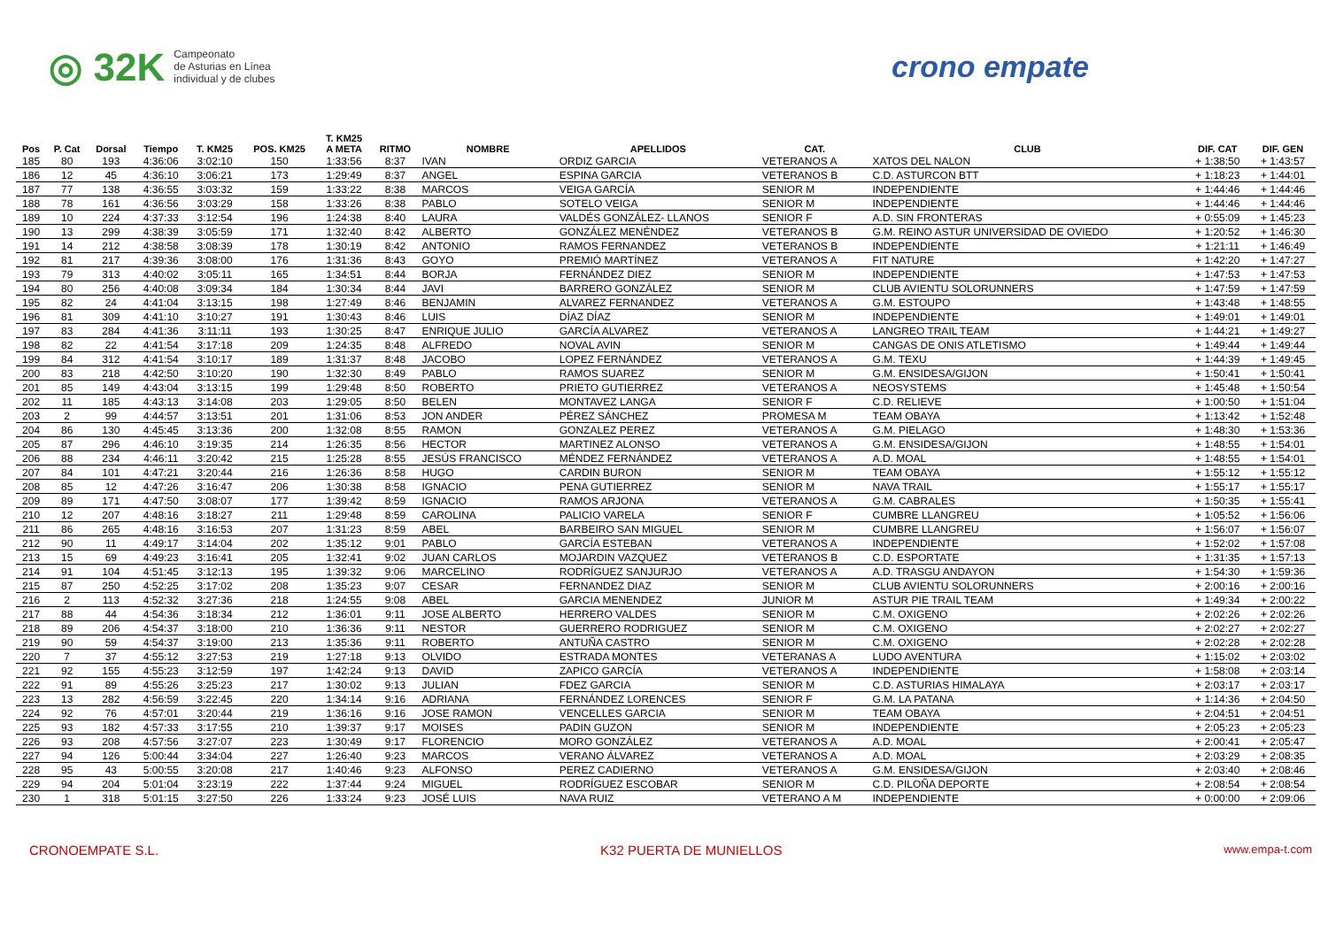◎ 32K Campeonato
de Asturias en Línea
individual y de clubes
crono empate
| | | | | | | T. KM25 | | | | | | | |
| --- | --- | --- | --- | --- | --- | --- | --- | --- | --- | --- | --- | --- | --- |
| Pos | P. Cat | Dorsal | Tiempo | T. KM25 | POS. KM25 | A META | RITMO | NOMBRE | APELLIDOS | CAT. | CLUB | DIF. CAT | DIF. GEN |
| 185 | 80 | 193 | 4:36:06 | 3:02:10 | 150 | 1:33:56 | 8:37 | IVAN | ORDIZ GARCIA | VETERANOS A | XATOS DEL NALON | + 1:38:50 | + 1:43:57 |
| 186 | 12 | 45 | 4:36:10 | 3:06:21 | 173 | 1:29:49 | 8:37 | ANGEL | ESPINA GARCIA | VETERANOS B | C.D. ASTURCON BTT | + 1:18:23 | + 1:44:01 |
| 187 | 77 | 138 | 4:36:55 | 3:03:32 | 159 | 1:33:22 | 8:38 | MARCOS | VEIGA GARCÍA | SENIOR M | INDEPENDIENTE | + 1:44:46 | + 1:44:46 |
| 188 | 78 | 161 | 4:36:56 | 3:03:29 | 158 | 1:33:26 | 8:38 | PABLO | SOTELO VEIGA | SENIOR M | INDEPENDIENTE | + 1:44:46 | + 1:44:46 |
| 189 | 10 | 224 | 4:37:33 | 3:12:54 | 196 | 1:24:38 | 8:40 | LAURA | VALDÉS GONZÁLEZ- LLANOS | SENIOR F | A.D. SIN FRONTERAS | + 0:55:09 | + 1:45:23 |
| 190 | 13 | 299 | 4:38:39 | 3:05:59 | 171 | 1:32:40 | 8:42 | ALBERTO | GONZÁLEZ MENÉNDEZ | VETERANOS B | G.M. REINO ASTUR UNIVERSIDAD DE OVIEDO | + 1:20:52 | + 1:46:30 |
| 191 | 14 | 212 | 4:38:58 | 3:08:39 | 178 | 1:30:19 | 8:42 | ANTONIO | RAMOS FERNANDEZ | VETERANOS B | INDEPENDIENTE | + 1:21:11 | + 1:46:49 |
| 192 | 81 | 217 | 4:39:36 | 3:08:00 | 176 | 1:31:36 | 8:43 | GOYO | PREMIÓ MARTÍNEZ | VETERANOS A | FIT NATURE | + 1:42:20 | + 1:47:27 |
| 193 | 79 | 313 | 4:40:02 | 3:05:11 | 165 | 1:34:51 | 8:44 | BORJA | FERNÁNDEZ DIEZ | SENIOR M | INDEPENDIENTE | + 1:47:53 | + 1:47:53 |
| 194 | 80 | 256 | 4:40:08 | 3:09:34 | 184 | 1:30:34 | 8:44 | JAVI | BARRERO GONZÁLEZ | SENIOR M | CLUB AVIENTU SOLORUNNERS | + 1:47:59 | + 1:47:59 |
| 195 | 82 | 24 | 4:41:04 | 3:13:15 | 198 | 1:27:49 | 8:46 | BENJAMIN | ALVAREZ FERNANDEZ | VETERANOS A | G.M. ESTOUPO | + 1:43:48 | + 1:48:55 |
| 196 | 81 | 309 | 4:41:10 | 3:10:27 | 191 | 1:30:43 | 8:46 | LUIS | DÍAZ DÍAZ | SENIOR M | INDEPENDIENTE | + 1:49:01 | + 1:49:01 |
| 197 | 83 | 284 | 4:41:36 | 3:11:11 | 193 | 1:30:25 | 8:47 | ENRIQUE JULIO | GARCÍA ALVAREZ | VETERANOS A | LANGREO TRAIL TEAM | + 1:44:21 | + 1:49:27 |
| 198 | 82 | 22 | 4:41:54 | 3:17:18 | 209 | 1:24:35 | 8:48 | ALFREDO | NOVAL AVIN | SENIOR M | CANGAS DE ONIS ATLETISMO | + 1:49:44 | + 1:49:44 |
| 199 | 84 | 312 | 4:41:54 | 3:10:17 | 189 | 1:31:37 | 8:48 | JACOBO | LOPEZ FERNÁNDEZ | VETERANOS A | G.M. TEXU | + 1:44:39 | + 1:49:45 |
| 200 | 83 | 218 | 4:42:50 | 3:10:20 | 190 | 1:32:30 | 8:49 | PABLO | RAMOS SUAREZ | SENIOR M | G.M. ENSIDESA/GIJON | + 1:50:41 | + 1:50:41 |
| 201 | 85 | 149 | 4:43:04 | 3:13:15 | 199 | 1:29:48 | 8:50 | ROBERTO | PRIETO GUTIERREZ | VETERANOS A | NEOSYSTEMS | + 1:45:48 | + 1:50:54 |
| 202 | 11 | 185 | 4:43:13 | 3:14:08 | 203 | 1:29:05 | 8:50 | BELEN | MONTAVEZ LANGA | SENIOR F | C.D. RELIEVE | + 1:00:50 | + 1:51:04 |
| 203 | 2 | 99 | 4:44:57 | 3:13:51 | 201 | 1:31:06 | 8:53 | JON ANDER | PÉREZ SÁNCHEZ | PROMESA M | TEAM OBAYA | + 1:13:42 | + 1:52:48 |
| 204 | 86 | 130 | 4:45:45 | 3:13:36 | 200 | 1:32:08 | 8:55 | RAMON | GONZALEZ PEREZ | VETERANOS A | G.M. PIELAGO | + 1:48:30 | + 1:53:36 |
| 205 | 87 | 296 | 4:46:10 | 3:19:35 | 214 | 1:26:35 | 8:56 | HECTOR | MARTINEZ ALONSO | VETERANOS A | G.M. ENSIDESA/GIJON | + 1:48:55 | + 1:54:01 |
| 206 | 88 | 234 | 4:46:11 | 3:20:42 | 215 | 1:25:28 | 8:55 | JESÚS FRANCISCO | MÉNDEZ FERNÁNDEZ | VETERANOS A | A.D. MOAL | + 1:48:55 | + 1:54:01 |
| 207 | 84 | 101 | 4:47:21 | 3:20:44 | 216 | 1:26:36 | 8:58 | HUGO | CARDIN BURON | SENIOR M | TEAM OBAYA | + 1:55:12 | + 1:55:12 |
| 208 | 85 | 12 | 4:47:26 | 3:16:47 | 206 | 1:30:38 | 8:58 | IGNACIO | PENA GUTIERREZ | SENIOR M | NAVA TRAIL | + 1:55:17 | + 1:55:17 |
| 209 | 89 | 171 | 4:47:50 | 3:08:07 | 177 | 1:39:42 | 8:59 | IGNACIO | RAMOS ARJONA | VETERANOS A | G.M. CABRALES | + 1:50:35 | + 1:55:41 |
| 210 | 12 | 207 | 4:48:16 | 3:18:27 | 211 | 1:29:48 | 8:59 | CAROLINA | PALICIO VARELA | SENIOR F | CUMBRE LLANGREU | + 1:05:52 | + 1:56:06 |
| 211 | 86 | 265 | 4:48:16 | 3:16:53 | 207 | 1:31:23 | 8:59 | ABEL | BARBEIRO SAN MIGUEL | SENIOR M | CUMBRE LLANGREU | + 1:56:07 | + 1:56:07 |
| 212 | 90 | 11 | 4:49:17 | 3:14:04 | 202 | 1:35:12 | 9:01 | PABLO | GARCÍA ESTEBAN | VETERANOS A | INDEPENDIENTE | + 1:52:02 | + 1:57:08 |
| 213 | 15 | 69 | 4:49:23 | 3:16:41 | 205 | 1:32:41 | 9:02 | JUAN CARLOS | MOJARDIN VAZQUEZ | VETERANOS B | C.D. ESPORTATE | + 1:31:35 | + 1:57:13 |
| 214 | 91 | 104 | 4:51:45 | 3:12:13 | 195 | 1:39:32 | 9:06 | MARCELINO | RODRÍGUEZ SANJURJO | VETERANOS A | A.D. TRASGU ANDAYON | + 1:54:30 | + 1:59:36 |
| 215 | 87 | 250 | 4:52:25 | 3:17:02 | 208 | 1:35:23 | 9:07 | CESAR | FERNANDEZ DIAZ | SENIOR M | CLUB AVIENTU SOLORUNNERS | + 2:00:16 | + 2:00:16 |
| 216 | 2 | 113 | 4:52:32 | 3:27:36 | 218 | 1:24:55 | 9:08 | ABEL | GARCIA MENENDEZ | JUNIOR M | ASTUR PIE TRAIL TEAM | + 1:49:34 | + 2:00:22 |
| 217 | 88 | 44 | 4:54:36 | 3:18:34 | 212 | 1:36:01 | 9:11 | JOSE ALBERTO | HERRERO VALDES | SENIOR M | C.M. OXIGENO | + 2:02:26 | + 2:02:26 |
| 218 | 89 | 206 | 4:54:37 | 3:18:00 | 210 | 1:36:36 | 9:11 | NESTOR | GUERRERO RODRIGUEZ | SENIOR M | C.M. OXIGENO | + 2:02:27 | + 2:02:27 |
| 219 | 90 | 59 | 4:54:37 | 3:19:00 | 213 | 1:35:36 | 9:11 | ROBERTO | ANTUÑA CASTRO | SENIOR M | C.M. OXIGENO | + 2:02:28 | + 2:02:28 |
| 220 | 7 | 37 | 4:55:12 | 3:27:53 | 219 | 1:27:18 | 9:13 | OLVIDO | ESTRADA MONTES | VETERANAS A | LUDO AVENTURA | + 1:15:02 | + 2:03:02 |
| 221 | 92 | 155 | 4:55:23 | 3:12:59 | 197 | 1:42:24 | 9:13 | DAVID | ZAPICO GARCÍA | VETERANOS A | INDEPENDIENTE | + 1:58:08 | + 2:03:14 |
| 222 | 91 | 89 | 4:55:26 | 3:25:23 | 217 | 1:30:02 | 9:13 | JULIAN | FDEZ GARCIA | SENIOR M | C.D. ASTURIAS HIMALAYA | + 2:03:17 | + 2:03:17 |
| 223 | 13 | 282 | 4:56:59 | 3:22:45 | 220 | 1:34:14 | 9:16 | ADRIANA | FERNÁNDEZ LORENCES | SENIOR F | G.M. LA PATANA | + 1:14:36 | + 2:04:50 |
| 224 | 92 | 76 | 4:57:01 | 3:20:44 | 219 | 1:36:16 | 9:16 | JOSE RAMON | VENCELLES GARCIA | SENIOR M | TEAM OBAYA | + 2:04:51 | + 2:04:51 |
| 225 | 93 | 182 | 4:57:33 | 3:17:55 | 210 | 1:39:37 | 9:17 | MOISES | PADIN GUZON | SENIOR M | INDEPENDIENTE | + 2:05:23 | + 2:05:23 |
| 226 | 93 | 208 | 4:57:56 | 3:27:07 | 223 | 1:30:49 | 9:17 | FLORENCIO | MORO GONZÁLEZ | VETERANOS A | A.D. MOAL | + 2:00:41 | + 2:05:47 |
| 227 | 94 | 126 | 5:00:44 | 3:34:04 | 227 | 1:26:40 | 9:23 | MARCOS | VERANO ÁLVAREZ | VETERANOS A | A.D. MOAL | + 2:03:29 | + 2:08:35 |
| 228 | 95 | 43 | 5:00:55 | 3:20:08 | 217 | 1:40:46 | 9:23 | ALFONSO | PEREZ CADIERNO | VETERANOS A | G.M. ENSIDESA/GIJON | + 2:03:40 | + 2:08:46 |
| 229 | 94 | 204 | 5:01:04 | 3:23:19 | 222 | 1:37:44 | 9:24 | MIGUEL | RODRÍGUEZ ESCOBAR | SENIOR M | C.D. PILOÑA DEPORTE | + 2:08:54 | + 2:08:54 |
| 230 | 1 | 318 | 5:01:15 | 3:27:50 | 226 | 1:33:24 | 9:23 | JOSÉ LUIS | NAVA RUIZ | VETERANO A M | INDEPENDIENTE | + 0:00:00 | + 2:09:06 |
CRONOEMPATE S.L. K32 PUERTA DE MUNIELLOS www.empa-t.com